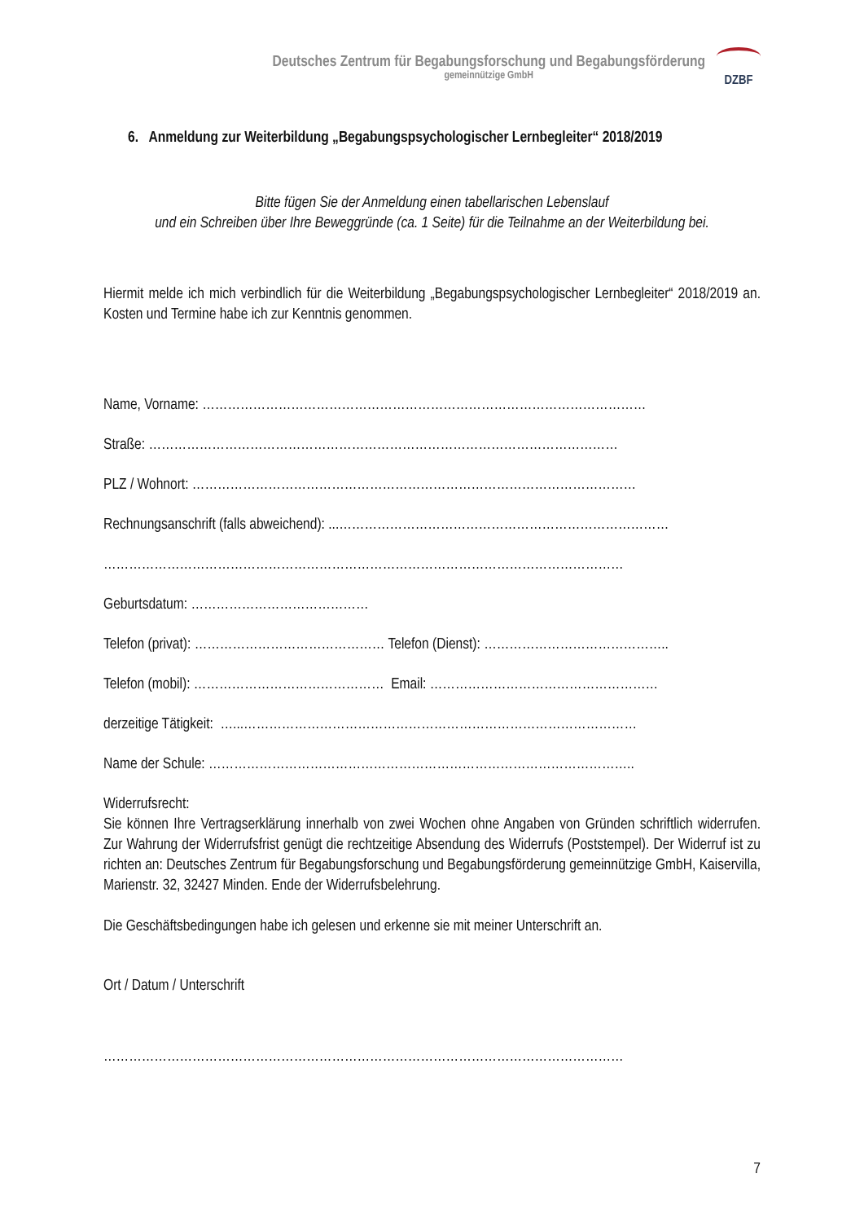Deutsches Zentrum für Begabungsforschung und Begabungsförderung
gemeinnützige GmbH
DZBF
6. Anmeldung zur Weiterbildung „Begabungspsychologischer Lernbegleiter“ 2018/2019
Bitte fügen Sie der Anmeldung einen tabellarischen Lebenslauf
und ein Schreiben über Ihre Beweggründe (ca. 1 Seite) für die Teilnahme an der Weiterbildung bei.
Hiermit melde ich mich verbindlich für die Weiterbildung „Begabungspsychologischer Lernbegleiter“ 2018/2019 an. Kosten und Termine habe ich zur Kenntnis genommen.
Name, Vorname: ……………………………………………………………………………………………
Straße: …………………………………………………………………………………………………
PLZ / Wohnort: ……………………………………………………………………………………………
Rechnungsanschrift (falls abweichend): ...……………………………………………………………………
……………………………………………………………………………………………………………
Geburtsdatum: ……………………………………
Telefon (privat): ……………………………………… Telefon (Dienst): ……………………………………..
Telefon (mobil): ……………………………………… Email: ………………………………………………
derzeitige Tätigkeit: …...…………………………………………………………………………………
Name der Schule: ………………………………………………………………………………………..
Widerrufsrecht:
Sie können Ihre Vertragserklärung innerhalb von zwei Wochen ohne Angaben von Gründen schriftlich widerrufen. Zur Wahrung der Widerrufsfrist genügt die rechtzeitige Absendung des Widerrufs (Poststempel). Der Widerruf ist zu richten an: Deutsches Zentrum für Begabungsforschung und Begabungsförderung gemeinnützige GmbH, Kaiservilla, Marienstr. 32, 32427 Minden. Ende der Widerrufsbelehrung.
Die Geschäftsbedingungen habe ich gelesen und erkenne sie mit meiner Unterschrift an.
Ort / Datum / Unterschrift
……………………………………………………………………………………………………………
7